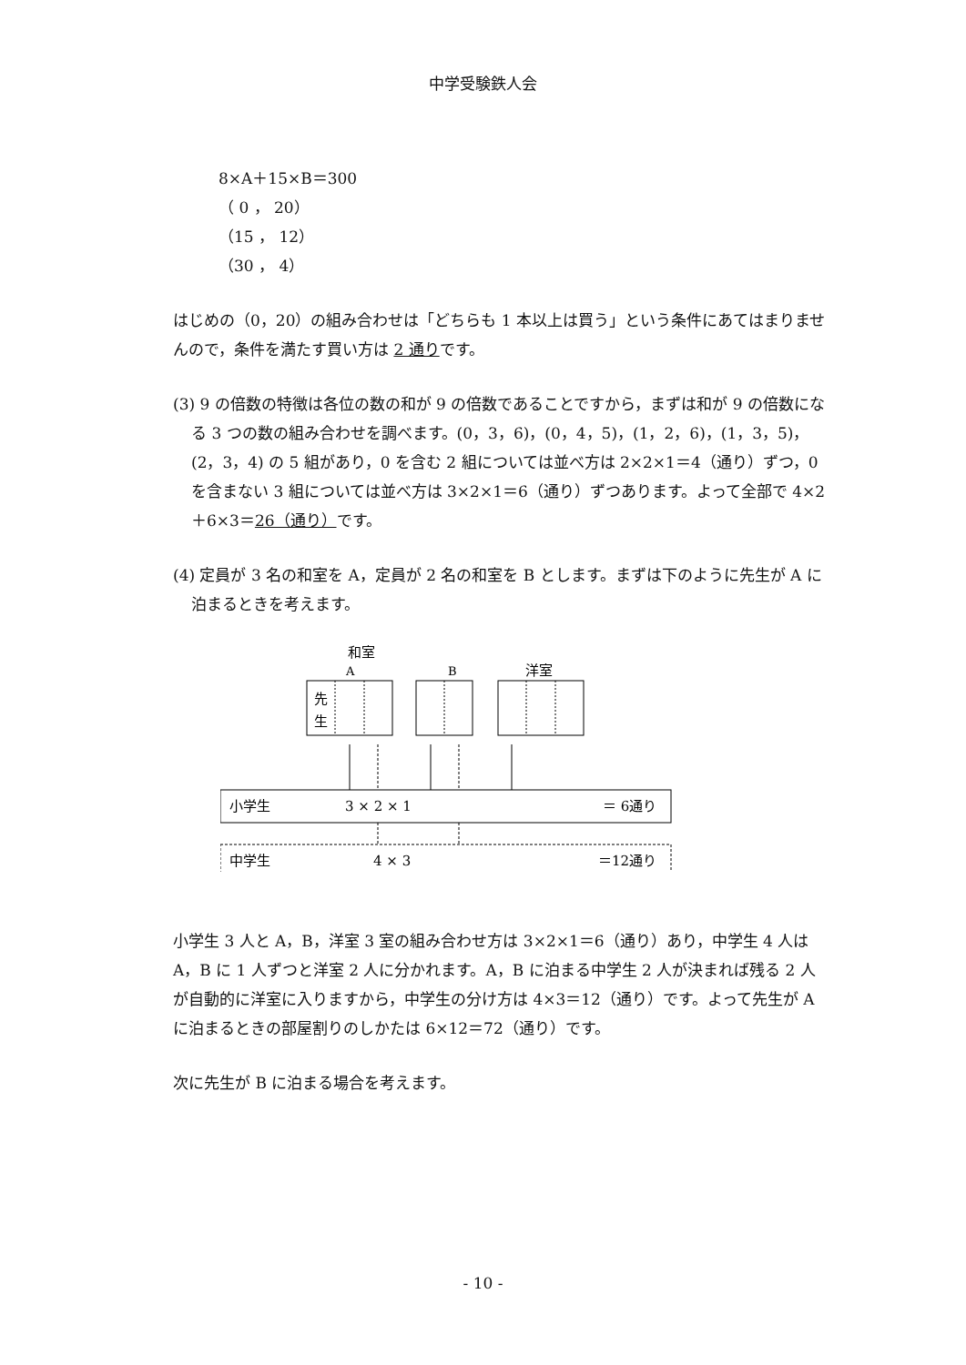中学受験鉄人会
8×A＋15×B＝300
（ 0 ， 20）
（15 ， 12）
（30 ， 4）
はじめの（0，20）の組み合わせは「どちらも 1 本以上は買う」という条件にあてはまりませんので，条件を満たす買い方は 2 通りです。
(3) 9 の倍数の特徴は各位の数の和が 9 の倍数であることですから，まずは和が 9 の倍数になる 3 つの数の組み合わせを調べます。(0，3，6)，(0，4，5)，(1，2，6)，(1，3，5)，(2，3，4) の 5 組があり，0 を含む 2 組については並べ方は 2×2×1＝4（通り）ずつ，0 を含まない 3 組については並べ方は 3×2×1＝6（通り）ずつあります。よって全部で 4×2＋6×3＝26（通り）です。
(4) 定員が 3 名の和室を A，定員が 2 名の和室を B とします。まずは下のように先生が A に泊まるときを考えます。
和室
A
B
洋室
先
生
小学生
3 × 2 × 1
＝ 6通り
中学生
4 × 3
＝12通り
小学生 3 人と A，B，洋室 3 室の組み合わせ方は 3×2×1＝6（通り）あり，中学生 4 人は A，B に 1 人ずつと洋室 2 人に分かれます。A，B に泊まる中学生 2 人が決まれば残る 2 人が自動的に洋室に入りますから，中学生の分け方は 4×3＝12（通り）です。よって先生が A に泊まるときの部屋割りのしかたは 6×12＝72（通り）です。
次に先生が B に泊まる場合を考えます。
- 10 -